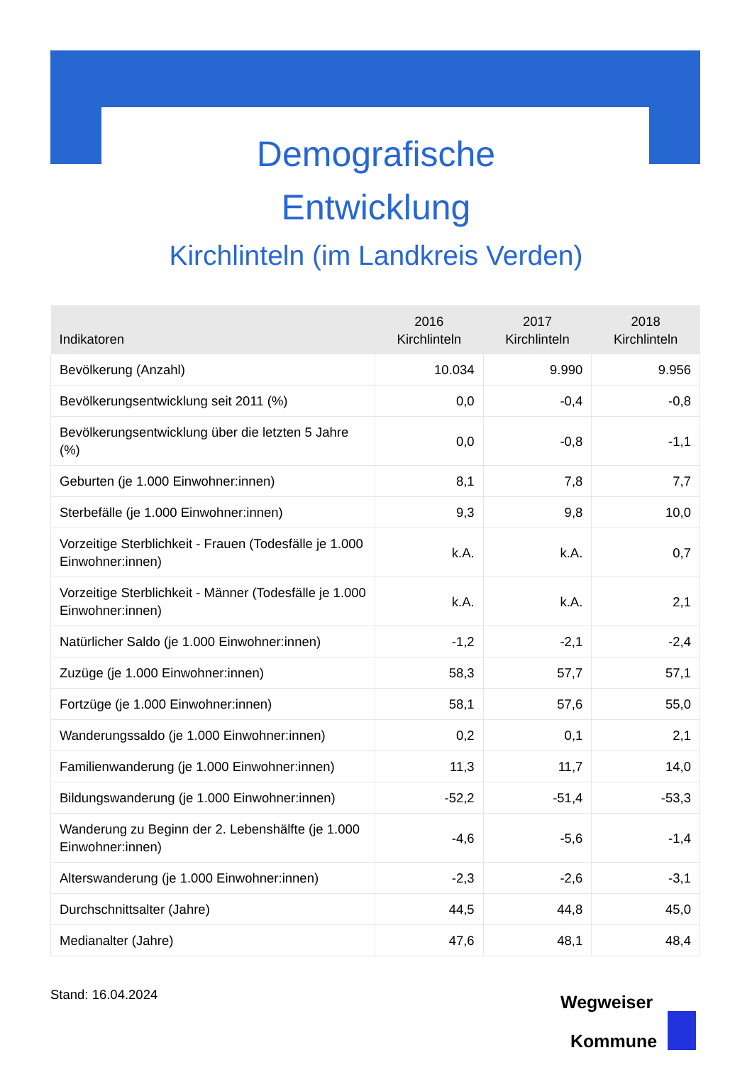Demografische
Entwicklung
Kirchlinteln (im Landkreis Verden)
| Indikatoren | 2016 Kirchlinteln | 2017 Kirchlinteln | 2018 Kirchlinteln |
| --- | --- | --- | --- |
| Bevölkerung (Anzahl) | 10.034 | 9.990 | 9.956 |
| Bevölkerungsentwicklung seit 2011 (%) | 0,0 | -0,4 | -0,8 |
| Bevölkerungsentwicklung über die letzten 5 Jahre (%) | 0,0 | -0,8 | -1,1 |
| Geburten (je 1.000 Einwohner:innen) | 8,1 | 7,8 | 7,7 |
| Sterbefälle (je 1.000 Einwohner:innen) | 9,3 | 9,8 | 10,0 |
| Vorzeitige Sterblichkeit - Frauen (Todesfälle je 1.000 Einwohner:innen) | k.A. | k.A. | 0,7 |
| Vorzeitige Sterblichkeit - Männer (Todesfälle je 1.000 Einwohner:innen) | k.A. | k.A. | 2,1 |
| Natürlicher Saldo (je 1.000 Einwohner:innen) | -1,2 | -2,1 | -2,4 |
| Zuzüge (je 1.000 Einwohner:innen) | 58,3 | 57,7 | 57,1 |
| Fortzüge (je 1.000 Einwohner:innen) | 58,1 | 57,6 | 55,0 |
| Wanderungssaldo (je 1.000 Einwohner:innen) | 0,2 | 0,1 | 2,1 |
| Familienwanderung (je 1.000 Einwohner:innen) | 11,3 | 11,7 | 14,0 |
| Bildungswanderung (je 1.000 Einwohner:innen) | -52,2 | -51,4 | -53,3 |
| Wanderung zu Beginn der 2. Lebenshälfte (je 1.000 Einwohner:innen) | -4,6 | -5,6 | -1,4 |
| Alterswanderung (je 1.000 Einwohner:innen) | -2,3 | -2,6 | -3,1 |
| Durchschnittsalter (Jahre) | 44,5 | 44,8 | 45,0 |
| Medianalter (Jahre) | 47,6 | 48,1 | 48,4 |
Stand: 16.04.2024
Wegweiser
Kommune